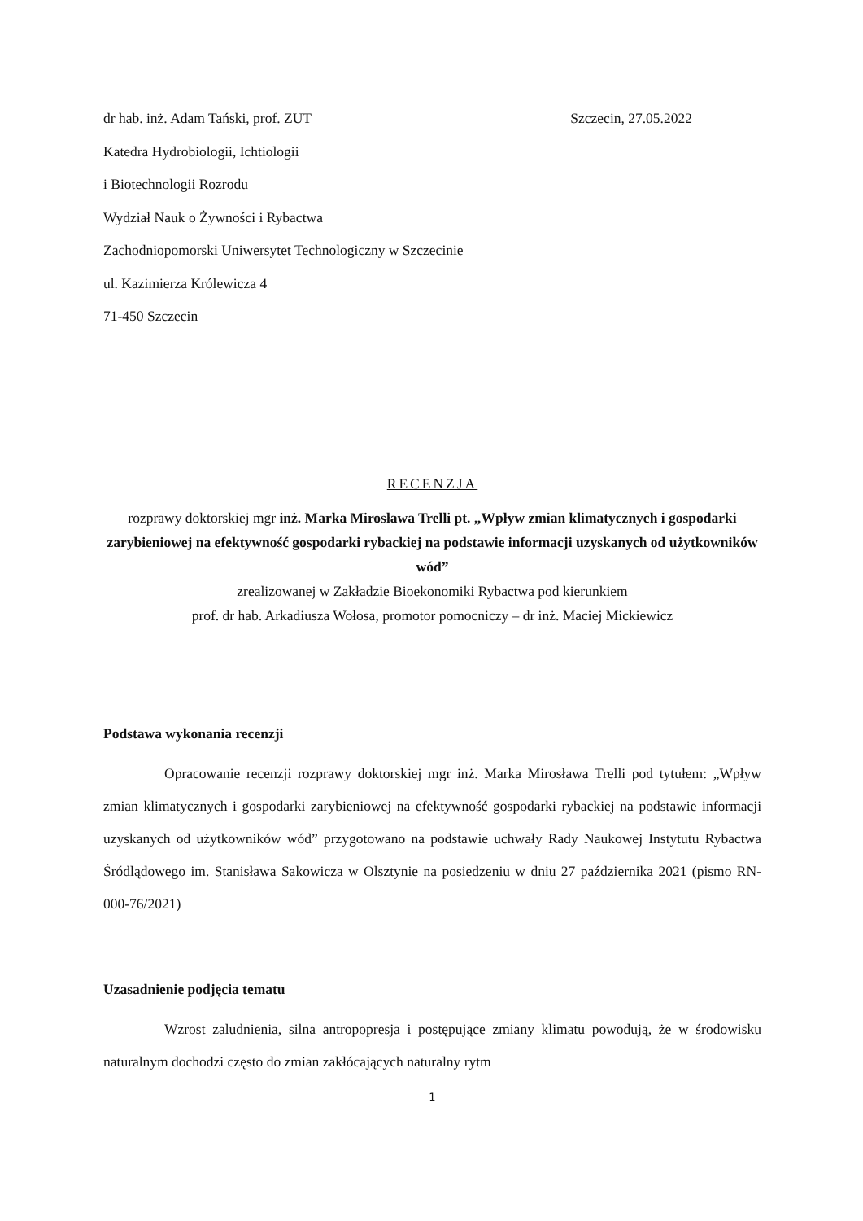dr hab. inż. Adam Tański, prof. ZUT Szczecin, 27.05.2022
Katedra Hydrobiologii, Ichtiologii
i Biotechnologii Rozrodu
Wydział Nauk o Żywności i Rybactwa
Zachodniopomorski Uniwersytet Technologiczny w Szczecinie
ul. Kazimierza Królewicza 4
71-450 Szczecin
RECENZJA
rozprawy doktorskiej mgr inż. Marka Mirosława Trelli pt. „Wpływ zmian klimatycznych i gospodarki zarybieniowej na efektywność gospodarki rybackiej na podstawie informacji uzyskanych od użytkowników wód”
zrealizowanej w Zakładzie Bioekonomiki Rybactwa pod kierunkiem
prof. dr hab. Arkadiusza Wołosa, promotor pomocniczy – dr inż. Maciej Mickiewicz
Podstawa wykonania recenzji
Opracowanie recenzji rozprawy doktorskiej mgr inż. Marka Mirosława Trelli pod tytułem: „Wpływ zmian klimatycznych i gospodarki zarybieniowej na efektywność gospodarki rybackiej na podstawie informacji uzyskanych od użytkowników wód” przygotowano na podstawie uchwały Rady Naukowej Instytutu Rybactwa Śródlądowego im. Stanisława Sakowicza w Olsztynie na posiedzeniu w dniu 27 października 2021 (pismo RN-000-76/2021)
Uzasadnienie podjęcia tematu
Wzrost zaludnienia, silna antropopresja i postępujące zmiany klimatu powodują, że w środowisku naturalnym dochodzi często do zmian zakłócających naturalny rytm
1